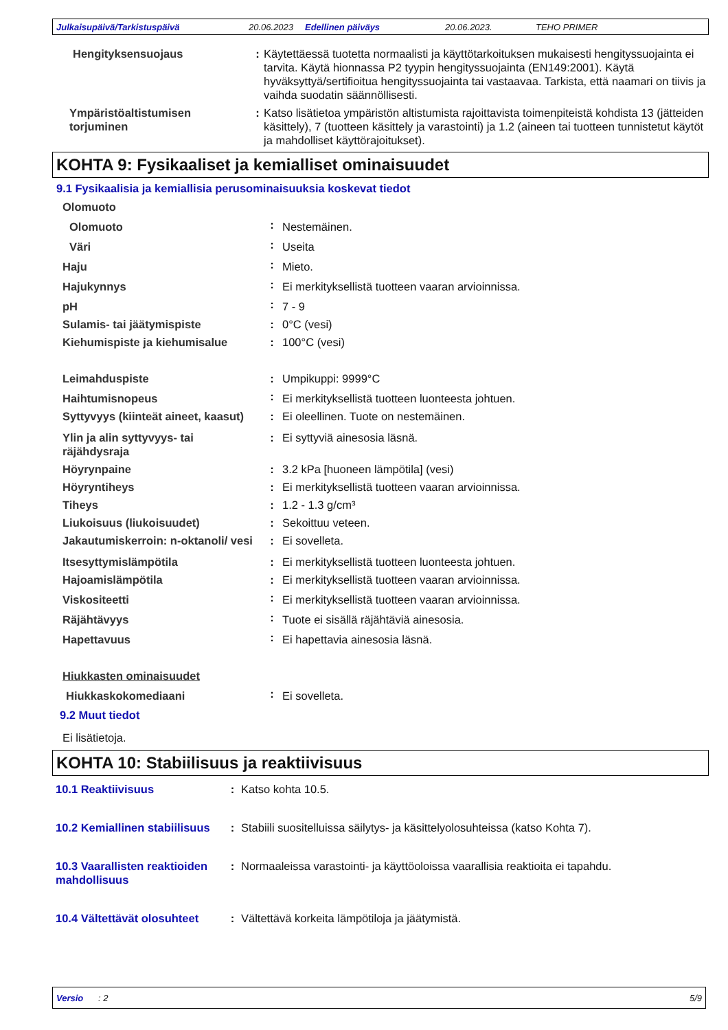Julkaisupäivä/Tarkistuspäivä 20.06.2023 Edellinen päiväys 20.06.2023. TEHO PRIMER
| Hengityksensuojaus | : | Käytettäessä tuotetta normaalisti ja käyttötarkoituksen mukaisesti hengityssuojainta ei tarvita. Käytä hionnassa P2 tyypin hengityssuojainta (EN149:2001). Käytä hyväksyttyä/sertifioitua hengityssuojainta tai vastaavaa. Tarkista, että naamari on tiivis ja vaihda suodatin säännöllisesti. |
| Ympäristöaltistumisen torjuminen | : | Katso lisätietoa ympäristön altistumista rajoittavista toimenpiteistä kohdista 13 (jätteiden käsittely), 7 (tuotteen käsittely ja varastointi) ja 1.2 (aineen tai tuotteen tunnistetut käytöt ja mahdolliset käyttörajoitukset). |
KOHTA 9: Fysikaaliset ja kemialliset ominaisuudet
9.1 Fysikaalisia ja kemiallisia perusominaisuuksia koskevat tiedot
| Olomuoto | | |
| Olomuoto | : | Nestemäinen. |
| Väri | : | Useita |
| Haju | : | Mieto. |
| Hajukynnys | : | Ei merkityksellistä tuotteen vaaran arvioinnissa. |
| pH | : | 7 - 9 |
| Sulamis- tai jäätymispiste | : | 0°C (vesi) |
| Kiehumispiste ja kiehumisalue | : | 100°C (vesi) |
| Leimahduspiste | : | Umpikuppi: 9999°C |
| Haihtumisnopeus | : | Ei merkityksellistä tuotteen luonteesta johtuen. |
| Syttyvyys (kiinteät aineet, kaasut) | : | Ei oleellinen. Tuote on nestemäinen. |
| Ylin ja alin syttyvyys- tai räjähdysraja | : | Ei syttyviä ainesosia läsnä. |
| Höyrynpaine | : | 3.2 kPa [huoneen lämpötila] (vesi) |
| Höyryntiheys | : | Ei merkityksellistä tuotteen vaaran arvioinnissa. |
| Tiheys | : | 1.2 - 1.3 g/cm³ |
| Liukoisuus (liukoisuudet) | : | Sekoittuu veteen. |
| Jakautumiskerroin: n-oktanoli/ vesi | : | Ei sovelleta. |
| Itsesyttymislämpötila | : | Ei merkityksellistä tuotteen luonteesta johtuen. |
| Hajoamislämpötila | : | Ei merkityksellistä tuotteen vaaran arvioinnissa. |
| Viskositeetti | : | Ei merkityksellistä tuotteen vaaran arvioinnissa. |
| Räjähtävyys | : | Tuote ei sisällä räjähtäviä ainesosia. |
| Hapettavuus | : | Ei hapettavia ainesosia läsnä. |
| Hiukkasten ominaisuudet | | |
| Hiukkaskokomediaani | : | Ei sovelleta. |
9.2 Muut tiedot
Ei lisätietoja.
KOHTA 10: Stabiilisuus ja reaktiivisuus
| 10.1 Reaktiivisuus | : | Katso kohta 10.5. |
| 10.2 Kemiallinen stabiilisuus | : | Stabiili suositelluissa säilytys- ja käsittelyolosuhteissa (katso Kohta 7). |
| 10.3 Vaarallisten reaktioiden mahdollisuus | : | Normaaleissa varastointi- ja käyttöoloissa vaarallisia reaktioita ei tapahdu. |
| 10.4 Vältettävät olosuhteet | : | Vältettävä korkeita lämpötiloja ja jäätymistä. |
Versio : 2 5/9